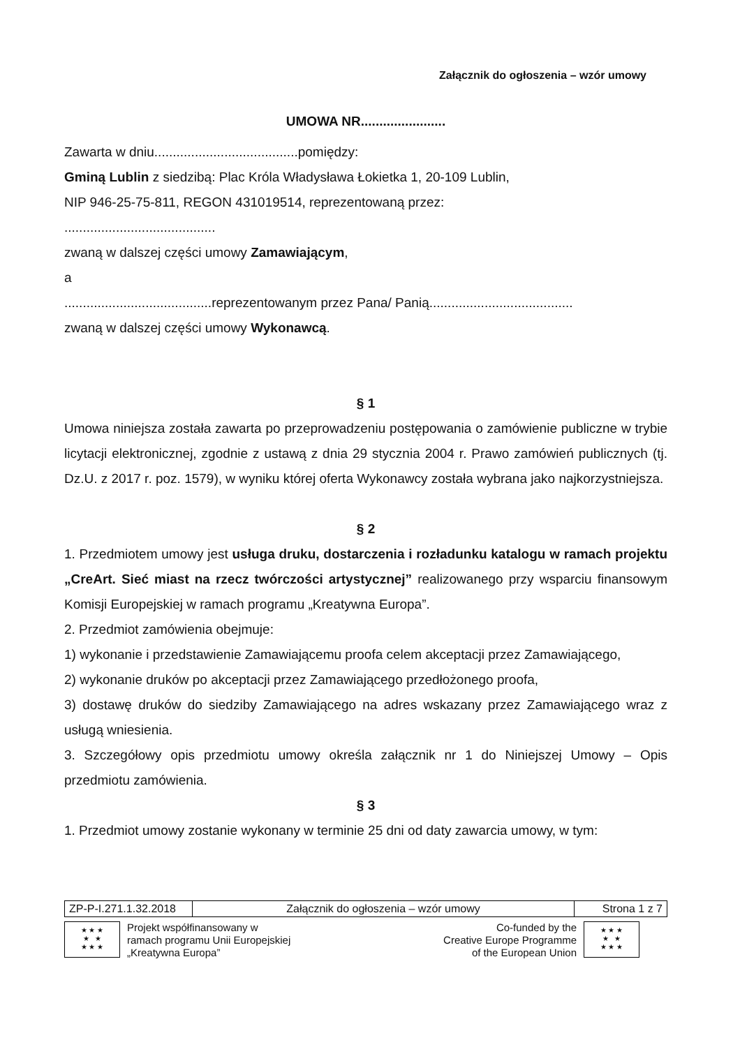Załącznik do ogłoszenia – wzór umowy
UMOWA NR.......................
Zawarta w dniu.......................................pomiędzy:
Gminą Lublin z siedzibą: Plac Króla Władysława Łokietka 1, 20-109 Lublin,
NIP 946-25-75-811, REGON 431019514, reprezentowaną przez:
.........................................
zwaną w dalszej części umowy Zamawiającym,
a
........................................reprezentowanym przez Pana/ Panią.......................................
zwaną w dalszej części umowy Wykonawcą.
§ 1
Umowa niniejsza została zawarta po przeprowadzeniu postępowania o zamówienie publiczne w trybie licytacji elektronicznej, zgodnie z ustawą z dnia 29 stycznia 2004 r. Prawo zamówień publicznych (tj. Dz.U. z 2017 r. poz. 1579), w wyniku której oferta Wykonawcy została wybrana jako najkorzystniejsza.
§ 2
1. Przedmiotem umowy jest usługa druku, dostarczenia i rozładunku katalogu w ramach projektu „CreArt. Sieć miast na rzecz twórczości artystycznej” realizowanego przy wsparciu finansowym Komisji Europejskiej w ramach programu „Kreatywna Europa”.
2. Przedmiot zamówienia obejmuje:
1) wykonanie i przedstawienie Zamawiającemu proofa celem akceptacji przez Zamawiającego,
2) wykonanie druków po akceptacji przez Zamawiającego przedłożonego proofa,
3) dostawę druków do siedziby Zamawiającego na adres wskazany przez Zamawiającego wraz z usługą wniesienia.
3. Szczegółowy opis przedmiotu umowy określa załącznik nr 1 do Niniejszej Umowy – Opis przedmiotu zamówienia.
§ 3
1. Przedmiot umowy zostanie wykonany w terminie 25 dni od daty zawarcia umowy, w tym:
| ZP-P-I.271.1.32.2018 | Załącznik do ogłoszenia – wzór umowy | Strona 1 z 7 |
★ ★ ★
★ ★
★ ★ ★
Projekt współfinansowany w
ramach programu Unii Europejskiej
„Kreatywna Europa”
Co-funded by the
Creative Europe Programme
of the European Union
★ ★ ★
★ ★
★ ★ ★